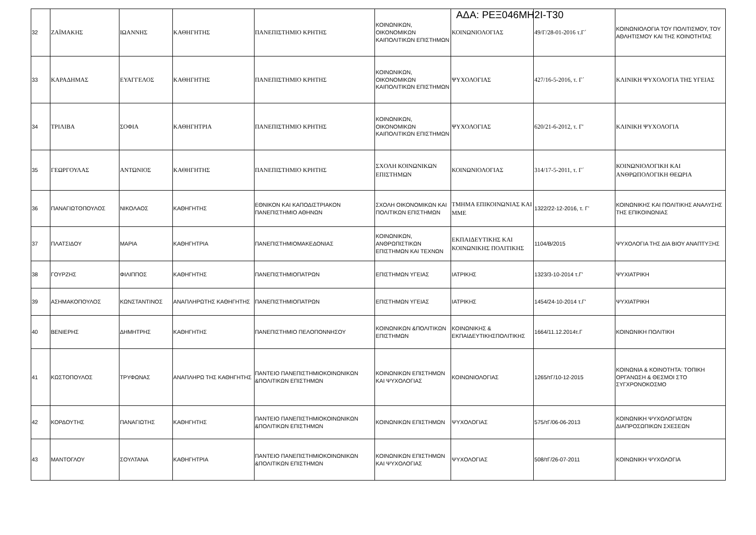ΑΔΑ: ΡΕΞ046ΜΗ2Ι-Τ30
| 32 | ΖΑΪΜΑΚΗΣ | ΙΩΑΝΝΗΣ | ΚΑΘΗΓΗΤΗΣ | ΠΑΝΕΠΙΣΤΗΜΙΟ ΚΡΗΤΗΣ | ΚΟΙΝΩΝΙΚΩΝ, ΟΙΚΟΝΟΜΙΚΩΝ ΚΑΙΠΟΛΙΤΙΚΩΝ ΕΠΙΣΤΗΜΩΝ | ΚΟΙΝΩΝΙΟΛΟΓΙΑΣ | 49/Γ/28-01-2016 τ.Γ΄ | ΚΟΙΝΩΝΙΟΛΟΓΙΑ ΤΟΥ ΠΟΛΙΤΙΣΜΟΥ, ΤΟΥ ΑΘΛΗΤΙΣΜΟΥ ΚΑΙ ΤΗΣ ΚΟΙΝΟΤΗΤΑΣ |
| 33 | ΚΑΡΑΔΗΜΑΣ | ΕΥΑΓΓΕΛΟΣ | ΚΑΘΗΓΗΤΗΣ | ΠΑΝΕΠΙΣΤΗΜΙΟ ΚΡΗΤΗΣ | ΚΟΙΝΩΝΙΚΩΝ, ΟΙΚΟΝΟΜΙΚΩΝ ΚΑΙΠΟΛΙΤΙΚΩΝ ΕΠΙΣΤΗΜΩΝ | ΨΥΧΟΛΟΓΙΑΣ | 427/16-5-2016, τ. Γ΄ | ΚΛΙΝΙΚΗ ΨΥΧΟΛΟΓΙΑ ΤΗΣ ΥΓΕΙΑΣ |
| 34 | ΤΡΙΛΙΒΑ | ΣΟΦΙΑ | ΚΑΘΗΓΗΤΡΙΑ | ΠΑΝΕΠΙΣΤΗΜΙΟ ΚΡΗΤΗΣ | ΚΟΙΝΩΝΙΚΩΝ, ΟΙΚΟΝΟΜΙΚΩΝ ΚΑΙΠΟΛΙΤΙΚΩΝ ΕΠΙΣΤΗΜΩΝ | ΨΥΧΟΛΟΓΙΑΣ | 620/21-6-2012, τ. Γ' | ΚΛΙΝΙΚΗ ΨΥΧΟΛΟΓΙΑ |
| 35 | ΓΕΩΡΓΟΥΛΑΣ | ΑΝΤΩΝΙΟΣ | ΚΑΘΗΓΗΤΗΣ | ΠΑΝΕΠΙΣΤΗΜΙΟ ΚΡΗΤΗΣ | ΣΧΟΛΗ ΚΟΙΝΩΝΙΚΩΝ ΕΠΙΣΤΗΜΩΝ | ΚΟΙΝΩΝΙΟΛΟΓΙΑΣ | 314/17-5-2011, τ. Γ΄ | ΚΟΙΝΩΝΙΟΛΟΓΙΚΗ ΚΑΙ ΑΝΘΡΩΠΟΛΟΓΙΚΗ ΘΕΩΡΙΑ |
| 36 | ΠΑΝΑΓΙΩΤΟΠΟΥΛΟΣ | ΝΙΚΟΛΑΟΣ | ΚΑΘΗΓΗΤΗΣ | ΕΘΝΙΚΟΝ ΚΑΙ ΚΑΠΟΔΙΣΤΡΙΑΚΟΝ ΠΑΝΕΠΙΣΤΗΜΙΟ ΑΘΗΝΩΝ | ΣΧΟΛΗ ΟΙΚΟΝΟΜΙΚΩΝ ΚΑΙ ΠΟΛΙΤΙΚΩΝ ΕΠΙΣΤΗΜΩΝ | ΤΜΗΜΑ ΕΠΙΚΟΙΝΩΝΙΑΣ ΚΑΙ ΜΜΕ | 1322/22-12-2016, τ. Γ’ | ΚΟΙΝΩΝΙΚΗΣ ΚΑΙ ΠΟΛΙΤΙΚΗΣ ΑΝΑΛΥΣΗΣ ΤΗΣ ΕΠΙΚΟΙΝΩΝΙΑΣ |
| 37 | ΠΛΑΤΣΙΔΟΥ | ΜΑΡΙΑ | ΚΑΘΗΓΗΤΡΙΑ | ΠΑΝΕΠΙΣΤΗΜΙΟΜΑΚΕΔΟΝΙΑΣ | ΚΟΙΝΩΝΙΚΩΝ, ΑΝΘΡΩΠΙΣΤΙΚΩΝ ΕΠΙΣΤΗΜΩΝ ΚΑΙ ΤΕΧΝΩΝ | ΕΚΠΑΙΔΕΥΤΙΚΗΣ ΚΑΙ ΚΟΙΝΩΝΙΚΗΣ ΠΟΛΙΤΙΚΗΣ | 1104/Β/2015 | ΨΥΧΟΛΟΓΙΑ ΤΗΣ ΔΙΑ ΒΙΟΥ ΑΝΑΠΤΥΞΗΣ |
| 38 | ΓΟΥΡΖΗΣ | ΦΙΛΙΠΠΟΣ | ΚΑΘΗΓΗΤΗΣ | ΠΑΝΕΠΙΣΤΗΜΙΟΠΑΤΡΩΝ | ΕΠΙΣΤΗΜΩΝ ΥΓΕΙΑΣ | ΙΑΤΡΙΚΗΣ | 1323/3-10-2014 τ.Γ' | ΨΥΧΙΑΤΡΙΚΗ |
| 39 | ΑΣΗΜΑΚΟΠΟΥΛΟΣ | ΚΩΝΣΤΑΝΤΙΝΟΣ | ΑΝΑΠΛΗΡΩΤΗΣ ΚΑΘΗΓΗΤΗΣ | ΠΑΝΕΠΙΣΤΗΜΙΟΠΑΤΡΩΝ | ΕΠΙΣΤΗΜΩΝ ΥΓΕΙΑΣ | ΙΑΤΡΙΚΗΣ | 1454/24-10-2014 τ.Γ' | ΨΥΧΙΑΤΡΙΚΗ |
| 40 | ΒΕΝΙΕΡΗΣ | ΔΗΜΗΤΡΗΣ | ΚΑΘΗΓΗΤΗΣ | ΠΑΝΕΠΙΣΤΗΜΙΟ ΠΕΛΟΠΟΝΝΗΣΟΥ | ΚΟΙΝΩΝΙΚΩΝ &ΠΟΛΙΤΙΚΩΝ ΕΠΙΣΤΗΜΩΝ | ΚΟΙΝΩΝΙΚΗΣ & ΕΚΠΑΙΔΕΥΤΙΚΗΣΠΟΛΙΤΙΚΗΣ | 1664/11.12.2014τ.Γ | ΚΟΙΝΩΝΙΚΗ ΠΟΛΙΤΙΚΗ |
| 41 | ΚΩΣΤΟΠΟΥΛΟΣ | ΤΡΥΦΩΝΑΣ | ΑΝΑΠΛΗΡΩ ΤΗΣ ΚΑΘΗΓΗΤΗΣ | ΠΑΝΤΕΙΟ ΠΑΝΕΠΙΣΤΗΜΙΟΚΟΙΝΩΝΙΚΩΝ &ΠΟΛΙΤΙΚΩΝ ΕΠΙΣΤΗΜΩΝ | ΚΟΙΝΩΝΙΚΩΝ ΕΠΙΣΤΗΜΩΝ ΚΑΙ ΨΥΧΟΛΟΓΙΑΣ | ΚΟΙΝΩΝΙΟΛΟΓΙΑΣ | 1265/τΓ/10-12-2015 | ΚΟΙΝΩΝΙΑ & ΚΟΙΝΟΤΗΤΑ: ΤΟΠΙΚΗ ΟΡΓΑΝΩΣΗ & ΘΕΣΜΟΙ ΣΤΟ ΣΥΓΧΡΟΝΟΚΟΣΜΟ |
| 42 | ΚΟΡΔΟΥΤΗΣ | ΠΑΝΑΓΙΩΤΗΣ | ΚΑΘΗΓΗΤΗΣ | ΠΑΝΤΕΙΟ ΠΑΝΕΠΙΣΤΗΜΙΟΚΟΙΝΩΝΙΚΩΝ &ΠΟΛΙΤΙΚΩΝ ΕΠΙΣΤΗΜΩΝ | ΚΟΙΝΩΝΙΚΩΝ ΕΠΙΣΤΗΜΩΝ | ΨΥΧΟΛΟΓΙΑΣ | 575/τΓ/06-06-2013 | ΚΟΙΝΩΝΙΚΗ ΨΥΧΟΛΟΓΙΑΤΩΝ ΔΙΑΠΡΟΣΩΠΙΚΩΝ ΣΧΕΣΕΩΝ |
| 43 | ΜΑΝΤΟΓΛΟΥ | ΣΟΥΛΤΑΝΑ | ΚΑΘΗΓΗΤΡΙΑ | ΠΑΝΤΕΙΟ ΠΑΝΕΠΙΣΤΗΜΙΟΚΟΙΝΩΝΙΚΩΝ &ΠΟΛΙΤΙΚΩΝ ΕΠΙΣΤΗΜΩΝ | ΚΟΙΝΩΝΙΚΩΝ ΕΠΙΣΤΗΜΩΝ ΚΑΙ ΨΥΧΟΛΟΓΙΑΣ | ΨΥΧΟΛΟΓΙΑΣ | 508/τΓ/26-07-2011 | ΚΟΙΝΩΝΙΚΗ ΨΥΧΟΛΟΓΙΑ |